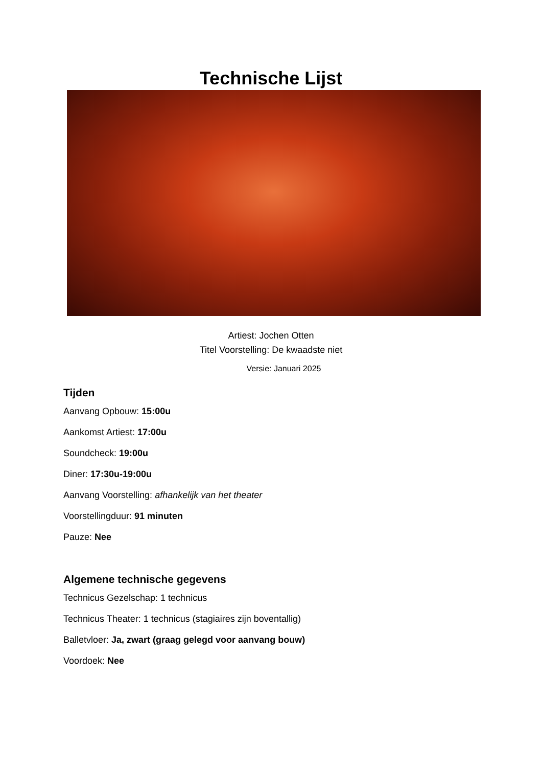Technische Lijst
Artiest: Jochen Otten
Titel Voorstelling: De kwaadste niet
Versie: Januari 2025
Tijden
Aanvang Opbouw: 15:00u
Aankomst Artiest: 17:00u
Soundcheck: 19:00u
Diner: 17:30u-19:00u
Aanvang Voorstelling: afhankelijk van het theater
Voorstellingduur: 91 minuten
Pauze: Nee
Algemene technische gegevens
Technicus Gezelschap: 1 technicus
Technicus Theater: 1 technicus (stagiaires zijn boventallig)
Balletvloer: Ja, zwart (graag gelegd voor aanvang bouw)
Voordoek: Nee